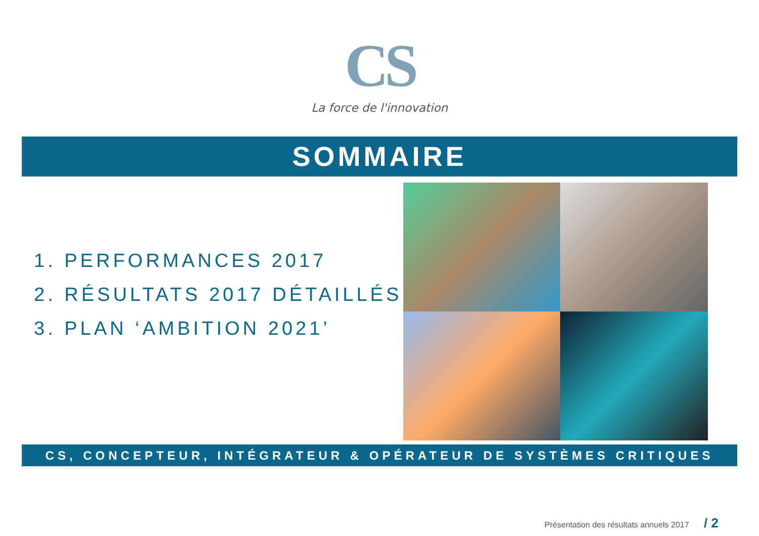CS
La force de l'innovation
SOMMAIRE
1. PERFORMANCES 2017
2. RÉSULTATS 2017 DÉTAILLÉS
3. PLAN ‘AMBITION 2021’
CS, CONCEPTEUR, INTÉGRATEUR & OPÉRATEUR DE SYSTÈMES CRITIQUES
Présentation des résultats annuels 2017 / 2